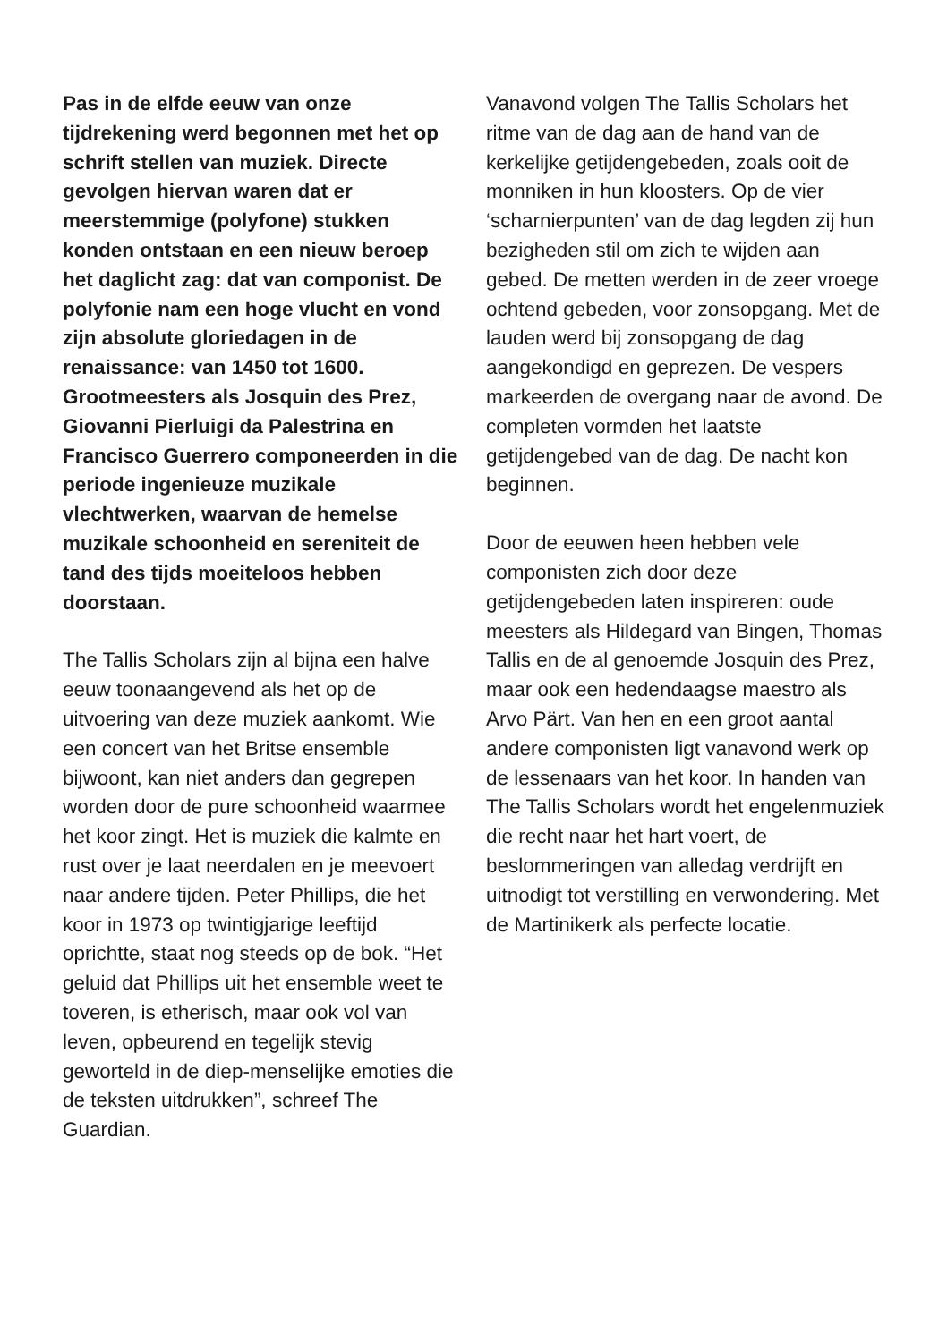Pas in de elfde eeuw van onze tijdrekening werd begonnen met het op schrift stellen van muziek. Directe gevolgen hiervan waren dat er meerstemmige (polyfone) stukken konden ontstaan en een nieuw beroep het daglicht zag: dat van componist. De polyfonie nam een hoge vlucht en vond zijn absolute gloriedagen in de renaissance: van 1450 tot 1600. Grootmeesters als Josquin des Prez, Giovanni Pierluigi da Palestrina en Francisco Guerrero componeerden in die periode ingenieuze muzikale vlechtwerken, waarvan de hemelse muzikale schoonheid en sereniteit de tand des tijds moeiteloos hebben doorstaan.
The Tallis Scholars zijn al bijna een halve eeuw toonaangevend als het op de uitvoering van deze muziek aankomt. Wie een concert van het Britse ensemble bijwoont, kan niet anders dan gegrepen worden door de pure schoonheid waarmee het koor zingt. Het is muziek die kalmte en rust over je laat neerdalen en je meevoert naar andere tijden. Peter Phillips, die het koor in 1973 op twintigjarige leeftijd oprichtte, staat nog steeds op de bok. “Het geluid dat Phillips uit het ensemble weet te toveren, is etherisch, maar ook vol van leven, opbeurend en tegelijk stevig geworteld in de diep-menselijke emoties die de teksten uitdrukken”, schreef The Guardian.
Vanavond volgen The Tallis Scholars het ritme van de dag aan de hand van de kerkelijke getijdengebeden, zoals ooit de monniken in hun kloosters. Op de vier ‘scharnierpunten’ van de dag legden zij hun bezigheden stil om zich te wijden aan gebed. De metten werden in de zeer vroege ochtend gebeden, voor zonsopgang. Met de lauden werd bij zonsopgang de dag aangekondigd en geprezen. De vespers markeerden de overgang naar de avond. De completen vormden het laatste getijdengebed van de dag. De nacht kon beginnen.
Door de eeuwen heen hebben vele componisten zich door deze getijdengebeden laten inspireren: oude meesters als Hildegard van Bingen, Thomas Tallis en de al genoemde Josquin des Prez, maar ook een hedendaagse maestro als Arvo Pärt. Van hen en een groot aantal andere componisten ligt vanavond werk op de lessenaars van het koor. In handen van The Tallis Scholars wordt het engelenmuziek die recht naar het hart voert, de beslommeringen van alledag verdrijft en uitnodigt tot verstilling en verwondering. Met de Martinikerk als perfecte locatie.